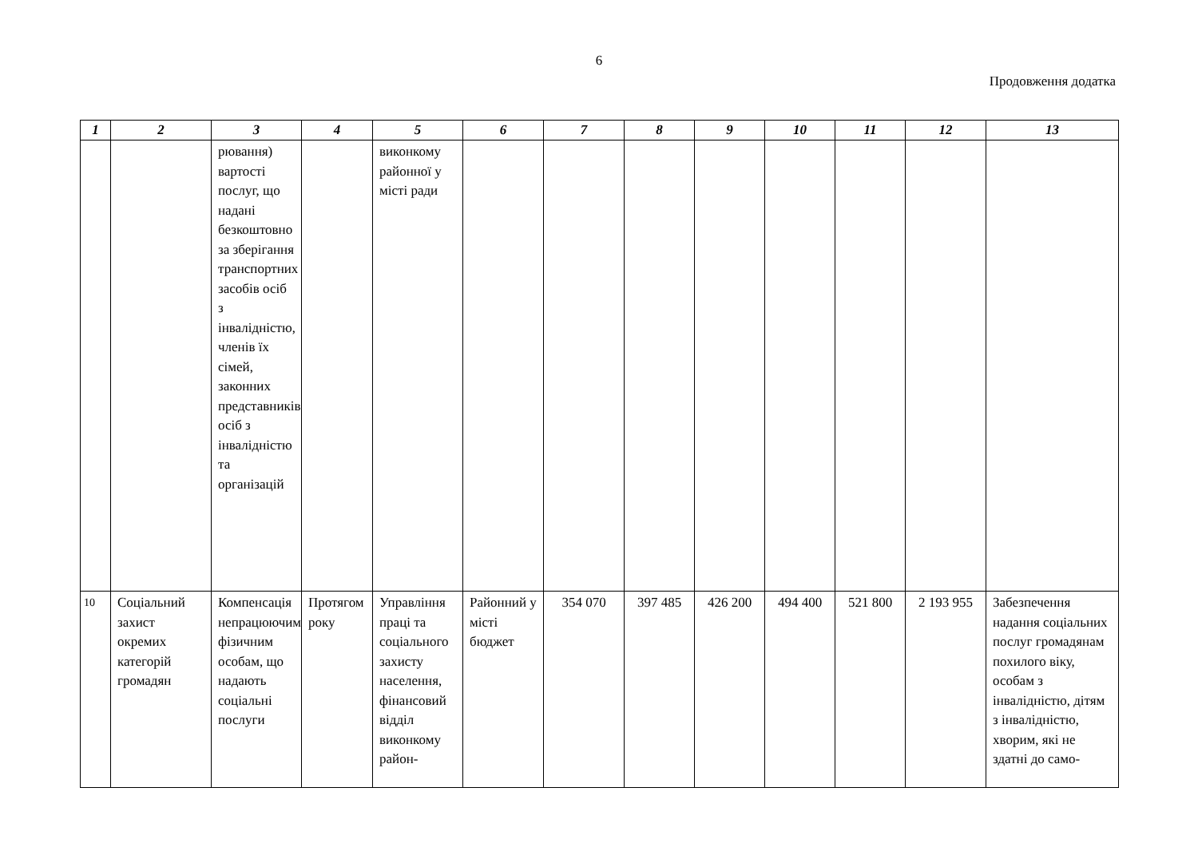6
Продовження додатка
| 1 | 2 | 3 | 4 | 5 | 6 | 7 | 8 | 9 | 10 | 11 | 12 | 13 |
| --- | --- | --- | --- | --- | --- | --- | --- | --- | --- | --- | --- | --- |
| | | рювання) вартості послуг, що надані безкоштовно за зберігання транспортних засобів осіб з інвалідністю, членів їх сімей, законних представників осіб з інвалідністю та організацій | | виконкому районної у місті ради | | | | | | | | |
| 10 | Соціальний захист окремих категорій громадян | Компенсація непрацюючим фізичним особам, що надають соціальні послуги | Протягом року | Управління праці та соціального захисту населення, фінансовий відділ виконкому район- | Районний у місті бюджет | 354 070 | 397 485 | 426 200 | 494 400 | 521 800 | 2 193 955 | Забезпечення надання соціальних послуг громадянам похилого віку, особам з інвалідністю, дітям з інвалідністю, хворим, які не здатні до само- |